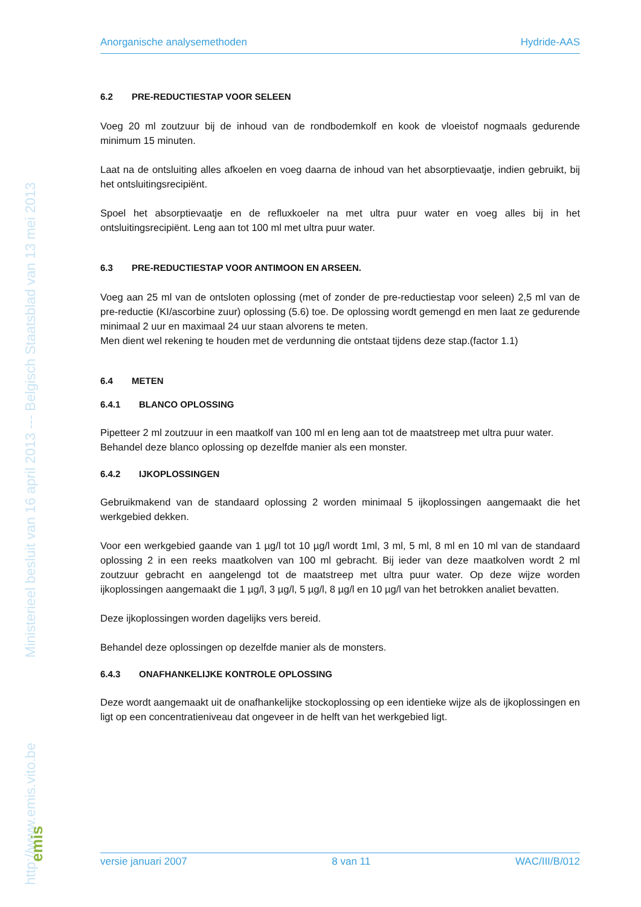http://www.emis.vito.be Ministerieel besluit van 16 april 2013 --- Belgisch Staatsblad van 13 mei 2013
emis
Anorganische analysemethoden Hydride-AAS
6.2 PRE-REDUCTIESTAP VOOR SELEEN
Voeg 20 ml zoutzuur bij de inhoud van de rondbodemkolf en kook de vloeistof nogmaals gedurende minimum 15 minuten.
Laat na de ontsluiting alles afkoelen en voeg daarna de inhoud van het absorptievaatje, indien gebruikt, bij het ontsluitingsrecipiënt.
Spoel het absorptievaatje en de refluxkoeler na met ultra puur water en voeg alles bij in het ontsluitingsrecipiënt. Leng aan tot 100 ml met ultra puur water.
6.3 PRE-REDUCTIESTAP VOOR ANTIMOON EN ARSEEN.
Voeg aan 25 ml van de ontsloten oplossing (met of zonder de pre-reductiestap voor seleen) 2,5 ml van de pre-reductie (KI/ascorbine zuur) oplossing (5.6) toe. De oplossing wordt gemengd en men laat ze gedurende minimaal 2 uur en maximaal 24 uur staan alvorens te meten.
Men dient wel rekening te houden met de verdunning die ontstaat tijdens deze stap.(factor 1.1)
6.4 METEN
6.4.1 BLANCO OPLOSSING
Pipetteer 2 ml zoutzuur in een maatkolf van 100 ml en leng aan tot de maatstreep met ultra puur water.
Behandel deze blanco oplossing op dezelfde manier als een monster.
6.4.2 IJKOPLOSSINGEN
Gebruikmakend van de standaard oplossing 2 worden minimaal 5 ijkoplossingen aangemaakt die het werkgebied dekken.
Voor een werkgebied gaande van 1 µg/l tot 10 µg/l wordt 1ml, 3 ml, 5 ml, 8 ml en 10 ml van de standaard oplossing 2 in een reeks maatkolven van 100 ml gebracht. Bij ieder van deze maatkolven wordt 2 ml zoutzuur gebracht en aangelengd tot de maatstreep met ultra puur water. Op deze wijze worden ijkoplossingen aangemaakt die 1 µg/l, 3 µg/l, 5 µg/l, 8 µg/l en 10 µg/l van het betrokken analiet bevatten.
Deze ijkoplossingen worden dagelijks vers bereid.
Behandel deze oplossingen op dezelfde manier als de monsters.
6.4.3 ONAFHANKELIJKE KONTROLE OPLOSSING
Deze wordt aangemaakt uit de onafhankelijke stockoplossing op een identieke wijze als de ijkoplossingen en ligt op een concentratieniveau dat ongeveer in de helft van het werkgebied ligt.
versie januari 2007 8 van 11 WAC/III/B/012